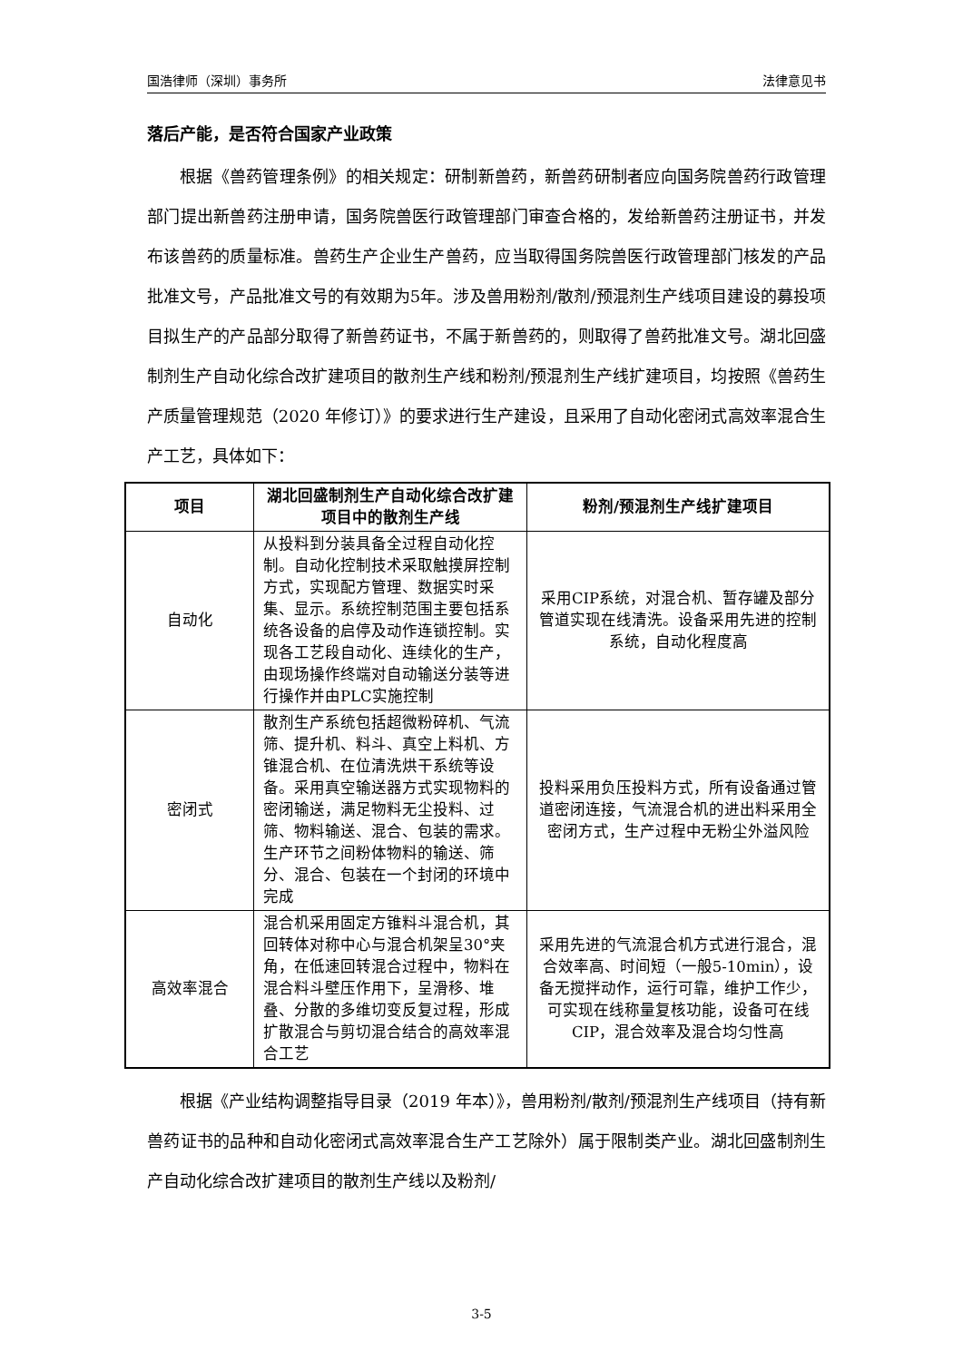国浩律师（深圳）事务所 法律意见书
落后产能，是否符合国家产业政策
根据《兽药管理条例》的相关规定：研制新兽药，新兽药研制者应向国务院兽药行政管理部门提出新兽药注册申请，国务院兽医行政管理部门审查合格的，发给新兽药注册证书，并发布该兽药的质量标准。兽药生产企业生产兽药，应当取得国务院兽医行政管理部门核发的产品批准文号，产品批准文号的有效期为5年。涉及兽用粉剂/散剂/预混剂生产线项目建设的募投项目拟生产的产品部分取得了新兽药证书，不属于新兽药的，则取得了兽药批准文号。湖北回盛制剂生产自动化综合改扩建项目的散剂生产线和粉剂/预混剂生产线扩建项目，均按照《兽药生产质量管理规范（2020 年修订）》的要求进行生产建设，且采用了自动化密闭式高效率混合生产工艺，具体如下：
| 项目 | 湖北回盛制剂生产自动化综合改扩建项目中的散剂生产线 | 粉剂/预混剂生产线扩建项目 |
| --- | --- | --- |
| 自动化 | 从投料到分装具备全过程自动化控制。自动化控制技术采取触摸屏控制方式，实现配方管理、数据实时采集、显示。系统控制范围主要包括系统各设备的启停及动作连锁控制。实现各工艺段自动化、连续化的生产，由现场操作终端对自动输送分装等进行操作并由PLC实施控制 | 采用CIP系统，对混合机、暂存罐及部分管道实现在线清洗。设备采用先进的控制系统，自动化程度高 |
| 密闭式 | 散剂生产系统包括超微粉碎机、气流筛、提升机、料斗、真空上料机、方锥混合机、在位清洗烘干系统等设备。采用真空输送器方式实现物料的密闭输送，满足物料无尘投料、过筛、物料输送、混合、包装的需求。生产环节之间粉体物料的输送、筛分、混合、包装在一个封闭的环境中完成 | 投料采用负压投料方式，所有设备通过管道密闭连接，气流混合机的进出料采用全密闭方式，生产过程中无粉尘外溢风险 |
| 高效率混合 | 混合机采用固定方锥料斗混合机，其回转体对称中心与混合机架呈30°夹角，在低速回转混合过程中，物料在混合料斗壁压作用下，呈滑移、堆叠、分散的多维切变反复过程，形成扩散混合与剪切混合结合的高效率混合工艺 | 采用先进的气流混合机方式进行混合，混合效率高、时间短（一般5-10min），设备无搅拌动作，运行可靠，维护工作少，可实现在线称量复核功能，设备可在线CIP，混合效率及混合均匀性高 |
根据《产业结构调整指导目录（2019 年本）》，兽用粉剂/散剂/预混剂生产线项目（持有新兽药证书的品种和自动化密闭式高效率混合生产工艺除外）属于限制类产业。湖北回盛制剂生产自动化综合改扩建项目的散剂生产线以及粉剂/
3-5